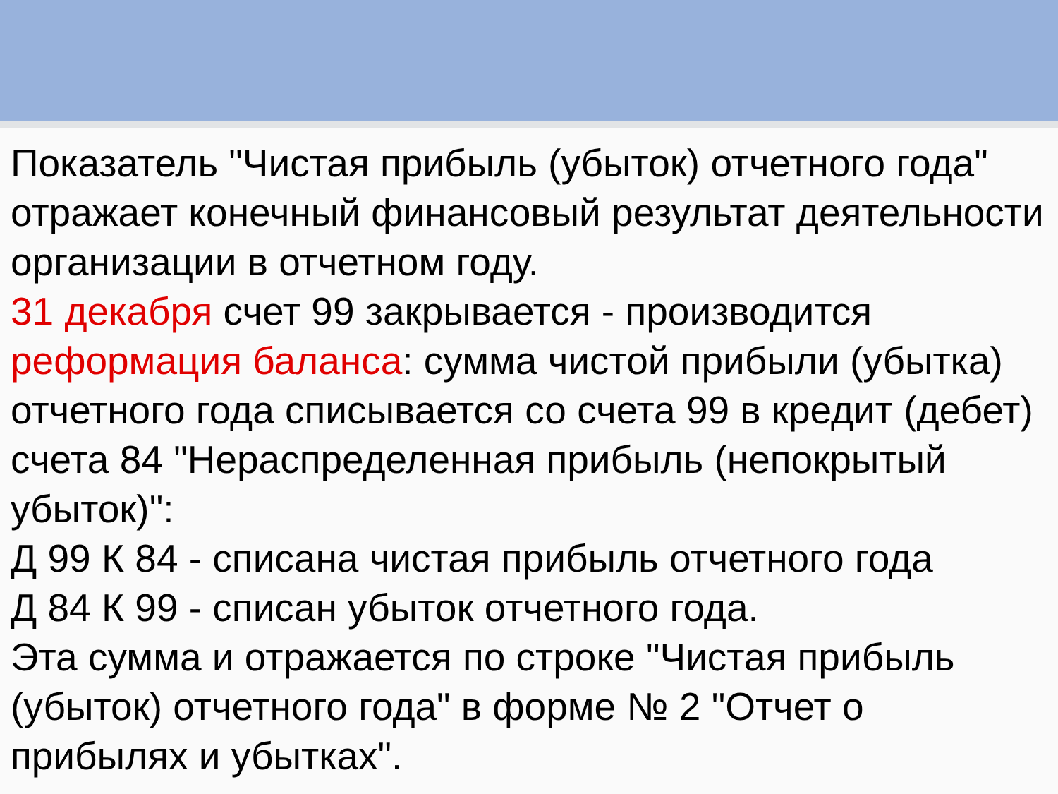Показатель "Чистая прибыль (убыток) отчетного года" отражает конечный финансовый результат деятельности организации в отчетном году.
31 декабря счет 99 закрывается - производится реформация баланса: сумма чистой прибыли (убытка) отчетного года списывается со счета 99 в кредит (дебет) счета 84 "Нераспределенная прибыль (непокрытый убыток)":
Д 99 К 84 - списана чистая прибыль отчетного года
Д 84 К 99 - списан убыток отчетного года.
Эта сумма и отражается по строке "Чистая прибыль (убыток) отчетного года" в форме № 2 "Отчет о прибылях и убытках".